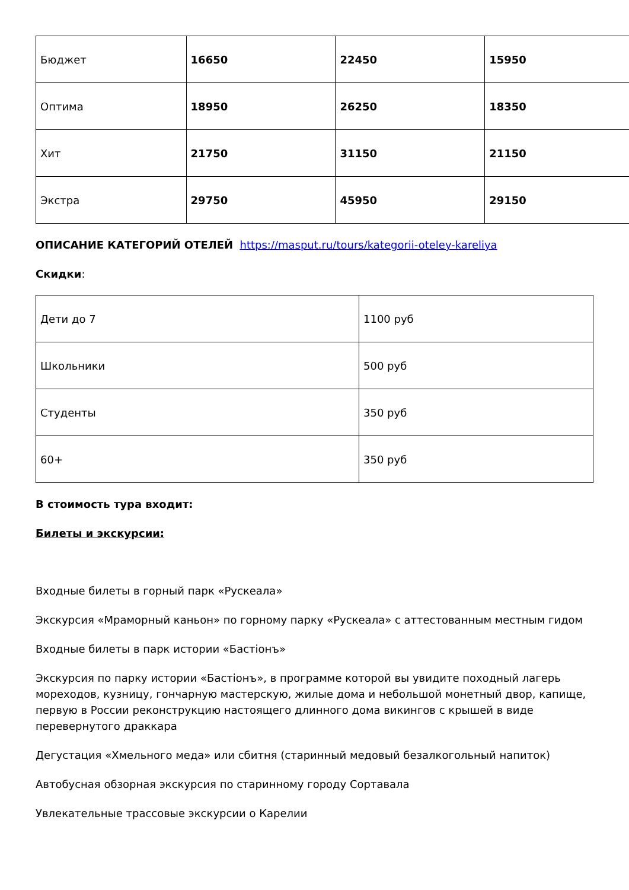| Бюджет | 16650 | 22450 | 15950 |
| Оптима | 18950 | 26250 | 18350 |
| Хит | 21750 | 31150 | 21150 |
| Экстра | 29750 | 45950 | 29150 |
ОПИСАНИЕ КАТЕГОРИЙ ОТЕЛЕЙ https://masput.ru/tours/kategorii-oteley-kareliya
Скидки:
| Дети до 7 | 1100 руб |
| Школьники | 500 руб |
| Студенты | 350 руб |
| 60+ | 350 руб |
В стоимость тура входит:
Билеты и экскурсии:
Входные билеты в горный парк «Рускеала»
Экскурсия «Мраморный каньон» по горному парку «Рускеала» с аттестованным местным гидом
Входные билеты в парк истории «Бастіонъ»
Экскурсия по парку истории «Бастіонъ», в программе которой вы увидите походный лагерь мореходов, кузницу, гончарную мастерскую, жилые дома и небольшой монетный двор, капище, первую в России реконструкцию настоящего длинного дома викингов с крышей в виде перевернутого драккара
Дегустация «Хмельного меда» или сбитня (старинный медовый безалкогольный напиток)
Автобусная обзорная экскурсия по старинному городу Сортавала
Увлекательные трассовые экскурсии о Карелии